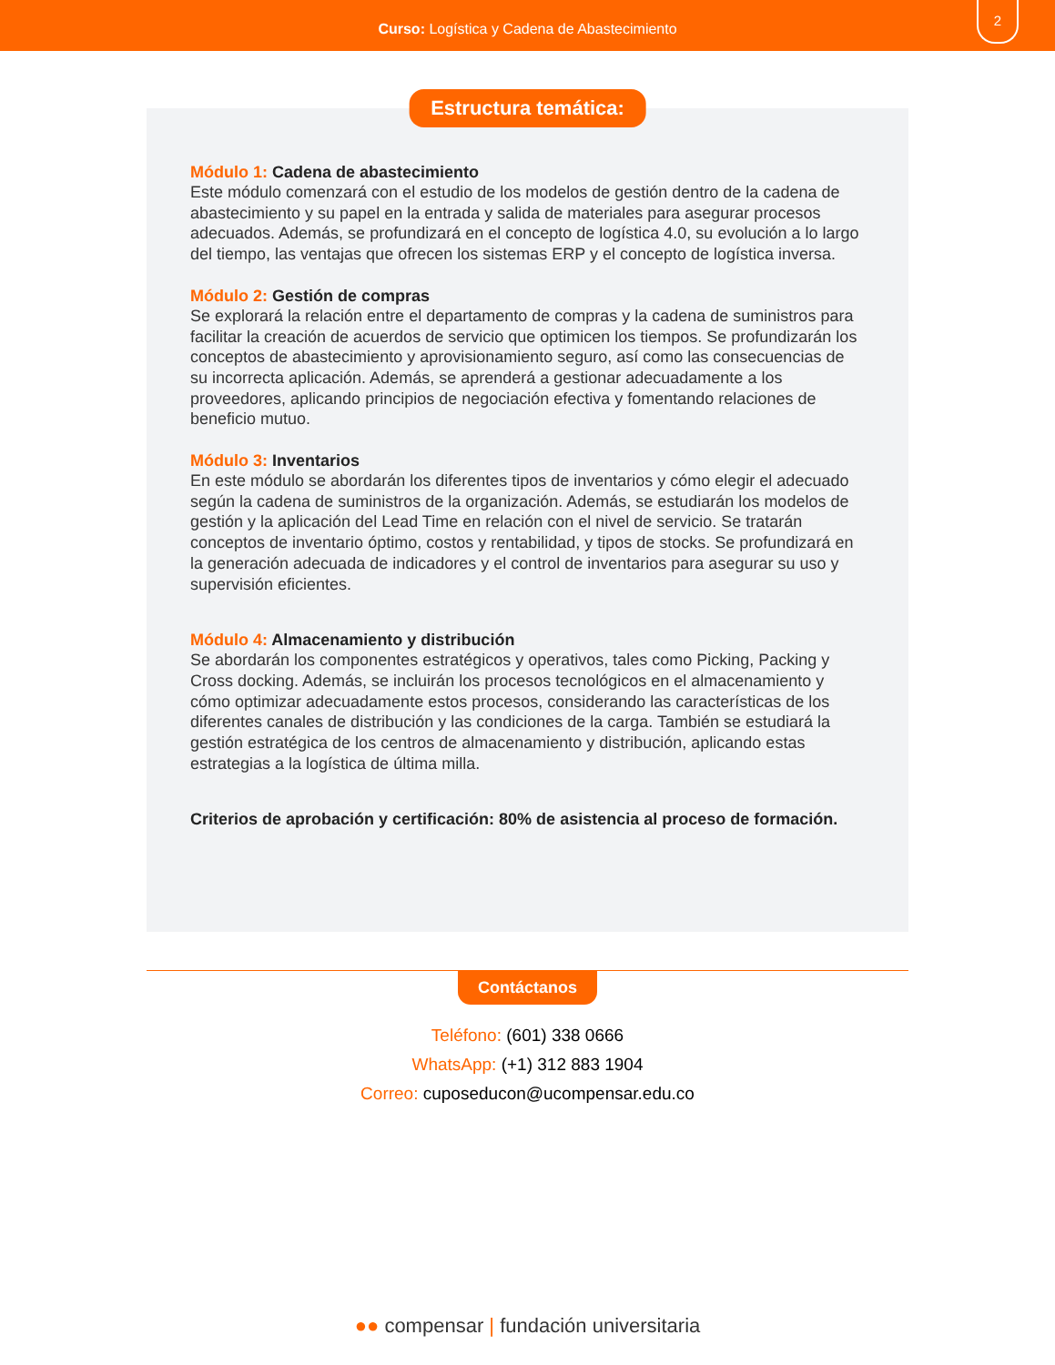Curso: Logística y Cadena de Abastecimiento
2
Estructura temática:
Módulo 1: Cadena de abastecimiento
Este módulo comenzará con el estudio de los modelos de gestión dentro de la cadena de abastecimiento y su papel en la entrada y salida de materiales para asegurar procesos adecuados. Además, se profundizará en el concepto de logística 4.0, su evolución a lo largo del tiempo, las ventajas que ofrecen los sistemas ERP y el concepto de logística inversa.
Módulo 2: Gestión de compras
Se explorará la relación entre el departamento de compras y la cadena de suministros para facilitar la creación de acuerdos de servicio que optimicen los tiempos. Se profundizarán los conceptos de abastecimiento y aprovisionamiento seguro, así como las consecuencias de su incorrecta aplicación. Además, se aprenderá a gestionar adecuadamente a los proveedores, aplicando principios de negociación efectiva y fomentando relaciones de beneficio mutuo.
Módulo 3: Inventarios
En este módulo se abordarán los diferentes tipos de inventarios y cómo elegir el adecuado según la cadena de suministros de la organización. Además, se estudiarán los modelos de gestión y la aplicación del Lead Time en relación con el nivel de servicio. Se tratarán conceptos de inventario óptimo, costos y rentabilidad, y tipos de stocks. Se profundizará en la generación adecuada de indicadores y el control de inventarios para asegurar su uso y supervisión eficientes.
Módulo 4: Almacenamiento y distribución
Se abordarán los componentes estratégicos y operativos, tales como Picking, Packing y Cross docking. Además, se incluirán los procesos tecnológicos en el almacenamiento y cómo optimizar adecuadamente estos procesos, considerando las características de los diferentes canales de distribución y las condiciones de la carga. También se estudiará la gestión estratégica de los centros de almacenamiento y distribución, aplicando estas estrategias a la logística de última milla.
Criterios de aprobación y certificación: 80% de asistencia al proceso de formación.
Contáctanos
Teléfono: (601) 338 0666
WhatsApp: (+1) 312 883 1904
Correo: cuposeducon@ucompensar.edu.co
●● compensar | fundación universitaria